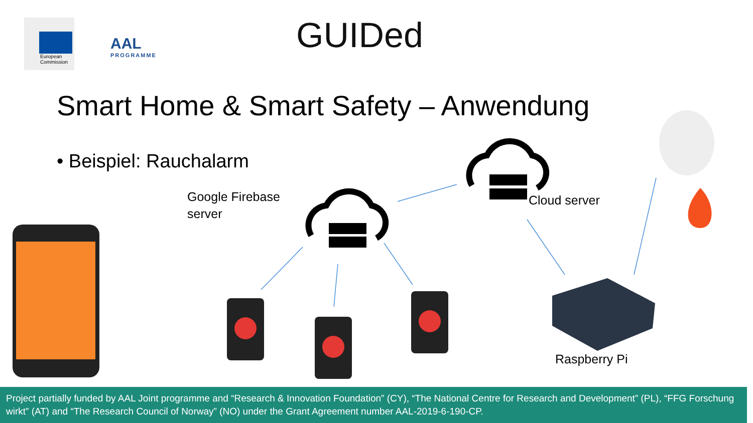European
Commission
AAL
PROGRAMME
GUIDed
Smart Home & Smart Safety – Anwendung
• Beispiel: Rauchalarm
Google Firebase
server
Cloud server
Raspberry Pi
Project partially funded by AAL Joint programme and “Research & Innovation Foundation” (CY), “The National Centre for Research and Development” (PL), “FFG Forschung wirkt” (AT) and “The Research Council of Norway” (NO) under the Grant Agreement number AAL-2019-6-190-CP.